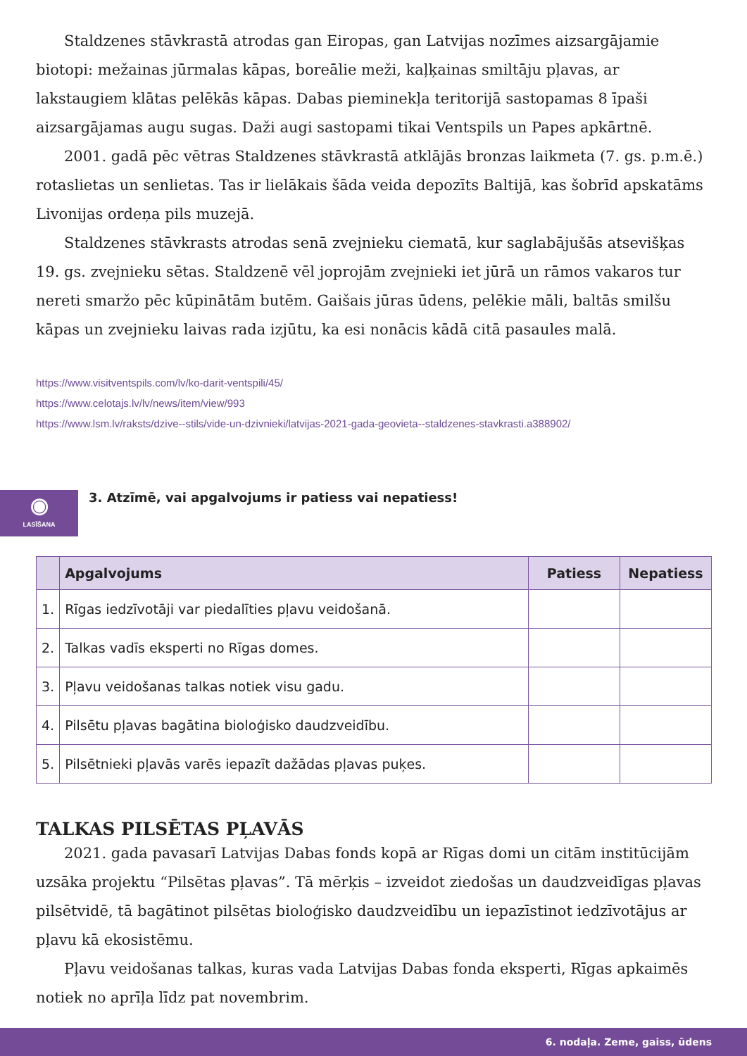Staldzenes stāvkrastā atrodas gan Eiropas, gan Latvijas nozīmes aizsargājamie biotopi: mežainas jūrmalas kāpas, boreālie meži, kaļķainas smiltāju pļavas, ar lakstaugiem klātas pelēkās kāpas. Dabas pieminekļa teritorijā sastopamas 8 īpaši aizsargājamas augu sugas. Daži augi sastopami tikai Ventspils un Papes apkārtnē.
2001. gadā pēc vētras Staldzenes stāvkrastā atklājās bronzas laikmeta (7. gs. p.m.ē.) rotaslietas un senlietas. Tas ir lielākais šāda veida depozīts Baltijā, kas šobrīd apskatāms Livonijas ordeņa pils muzejā.
Staldzenes stāvkrasts atrodas senā zvejnieku ciematā, kur saglabājušās atsevišķas 19. gs. zvejnieku sētas. Staldzenē vēl joprojām zvejnieki iet jūrā un rāmos vakaros tur nereti smaržo pēc kūpinātām butēm. Gaišais jūras ūdens, pelēkie māli, baltās smilšu kāpas un zvejnieku laivas rada izjūtu, ka esi nonācis kādā citā pasaules malā.
https://www.visitventspils.com/lv/ko-darit-ventspili/45/
https://www.celotajs.lv/lv/news/item/view/993
https://www.lsm.lv/raksts/dzive--stils/vide-un-dzivnieki/latvijas-2021-gada-geovieta--staldzenes-stavkrasti.a388902/
◉
LASĪŠANA
3. Atzīmē, vai apgalvojums ir patiess vai nepatiess!
| | Apgalvojums | Patiess | Nepatiess |
| --- | --- | --- | --- |
| 1. | Rīgas iedzīvotāji var piedalīties pļavu veidošanā. | | |
| 2. | Talkas vadīs eksperti no Rīgas domes. | | |
| 3. | Pļavu veidošanas talkas notiek visu gadu. | | |
| 4. | Pilsētu pļavas bagātina bioloģisko daudzveidību. | | |
| 5. | Pilsētnieki pļavās varēs iepazīt dažādas pļavas puķes. | | |
TALKAS PILSĒTAS PĻAVĀS
2021. gada pavasarī Latvijas Dabas fonds kopā ar Rīgas domi un citām institūcijām uzsāka projektu “Pilsētas pļavas”. Tā mērķis – izveidot ziedošas un daudzveidīgas pļavas pilsētvidē, tā bagātinot pilsētas bioloģisko daudzveidību un iepazīstinot iedzīvotājus ar pļavu kā ekosistēmu.
Pļavu veidošanas talkas, kuras vada Latvijas Dabas fonda eksperti, Rīgas apkaimēs notiek no aprīļa līdz pat novembrim.
6. nodaļa. Zeme, gaiss, ūdens